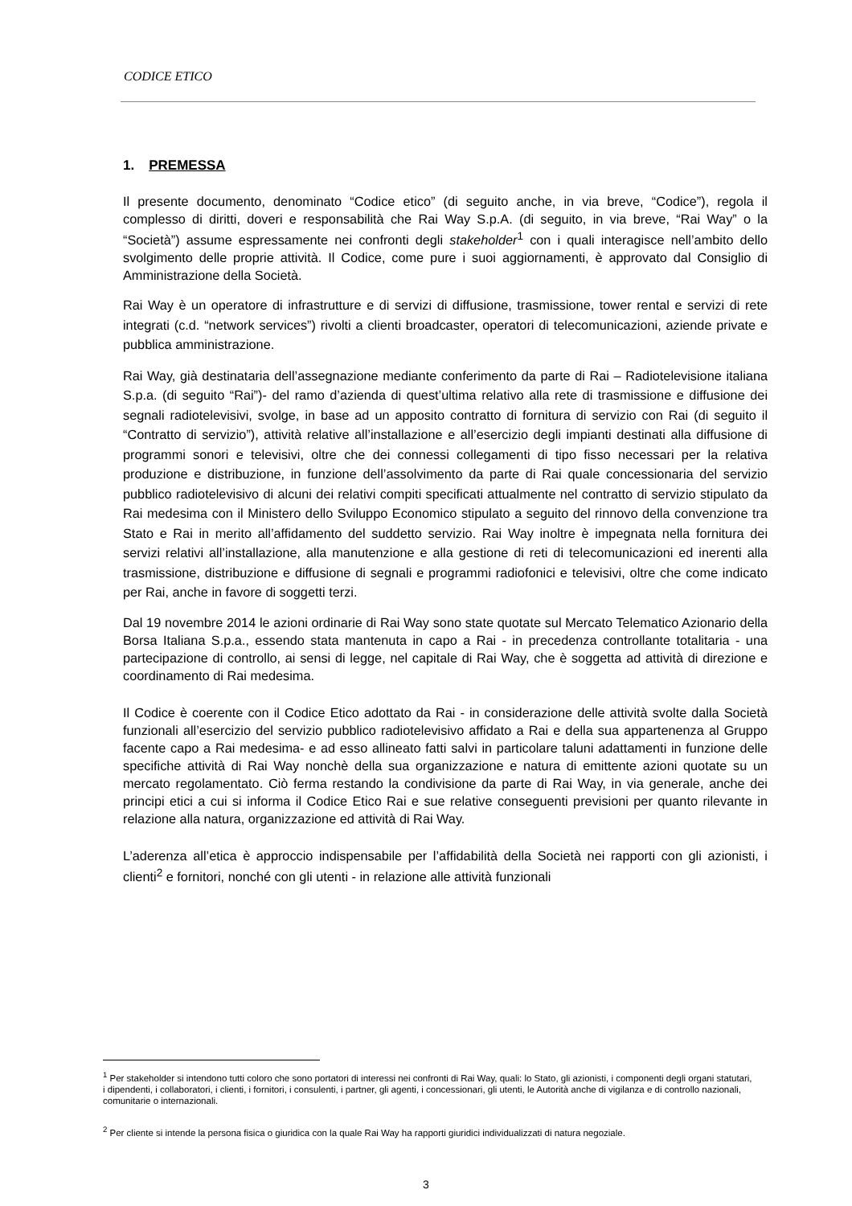CODICE ETICO
1. PREMESSA
Il presente documento, denominato “Codice etico” (di seguito anche, in via breve, “Codice”), regola il complesso di diritti, doveri e responsabilità che Rai Way S.p.A. (di seguito, in via breve, “Rai Way” o la “Società”) assume espressamente nei confronti degli stakeholder<sup>1</sup> con i quali interagisce nell’ambito dello svolgimento delle proprie attività. Il Codice, come pure i suoi aggiornamenti, è approvato dal Consiglio di Amministrazione della Società.
Rai Way è un operatore di infrastrutture e di servizi di diffusione, trasmissione, tower rental e servizi di rete integrati (c.d. “network services”) rivolti a clienti broadcaster, operatori di telecomunicazioni, aziende private e pubblica amministrazione.
Rai Way, già destinataria dell’assegnazione mediante conferimento da parte di Rai – Radiotelevisione italiana S.p.a. (di seguito “Rai”)- del ramo d’azienda di quest’ultima relativo alla rete di trasmissione e diffusione dei segnali radiotelevisivi, svolge, in base ad un apposito contratto di fornitura di servizio con Rai (di seguito il “Contratto di servizio”), attività relative all’installazione e all’esercizio degli impianti destinati alla diffusione di programmi sonori e televisivi, oltre che dei connessi collegamenti di tipo fisso necessari per la relativa produzione e distribuzione, in funzione dell’assolvimento da parte di Rai quale concessionaria del servizio pubblico radiotelevisivo di alcuni dei relativi compiti specificati attualmente nel contratto di servizio stipulato da Rai medesima con il Ministero dello Sviluppo Economico stipulato a seguito del rinnovo della convenzione tra Stato e Rai in merito all’affidamento del suddetto servizio. Rai Way inoltre è impegnata nella fornitura dei servizi relativi all’installazione, alla manutenzione e alla gestione di reti di telecomunicazioni ed inerenti alla trasmissione, distribuzione e diffusione di segnali e programmi radiofonici e televisivi, oltre che come indicato per Rai, anche in favore di soggetti terzi.
Dal 19 novembre 2014 le azioni ordinarie di Rai Way sono state quotate sul Mercato Telematico Azionario della Borsa Italiana S.p.a., essendo stata mantenuta in capo a Rai - in precedenza controllante totalitaria - una partecipazione di controllo, ai sensi di legge, nel capitale di Rai Way, che è soggetta ad attività di direzione e coordinamento di Rai medesima.
Il Codice è coerente con il Codice Etico adottato da Rai - in considerazione delle attività svolte dalla Società funzionali all’esercizio del servizio pubblico radiotelevisivo affidato a Rai e della sua appartenenza al Gruppo facente capo a Rai medesima- e ad esso allineato fatti salvi in particolare taluni adattamenti in funzione delle specifiche attività di Rai Way nonchè della sua organizzazione e natura di emittente azioni quotate su un mercato regolamentato. Ciò ferma restando la condivisione da parte di Rai Way, in via generale, anche dei principi etici a cui si informa il Codice Etico Rai e sue relative conseguenti previsioni per quanto rilevante in relazione alla natura, organizzazione ed attività di Rai Way.
L’aderenza all’etica è approccio indispensabile per l’affidabilità della Società nei rapporti con gli azionisti, i clienti<sup>2</sup> e fornitori, nonché con gli utenti - in relazione alle attività funzionali
<sup>1</sup> Per stakeholder si intendono tutti coloro che sono portatori di interessi nei confronti di Rai Way, quali: lo Stato, gli azionisti, i componenti degli organi statutari, i dipendenti, i collaboratori, i clienti, i fornitori, i consulenti, i partner, gli agenti, i concessionari, gli utenti, le Autorità anche di vigilanza e di controllo nazionali, comunitarie o internazionali.
<sup>2</sup> Per cliente si intende la persona fisica o giuridica con la quale Rai Way ha rapporti giuridici individualizzati di natura negoziale.
3